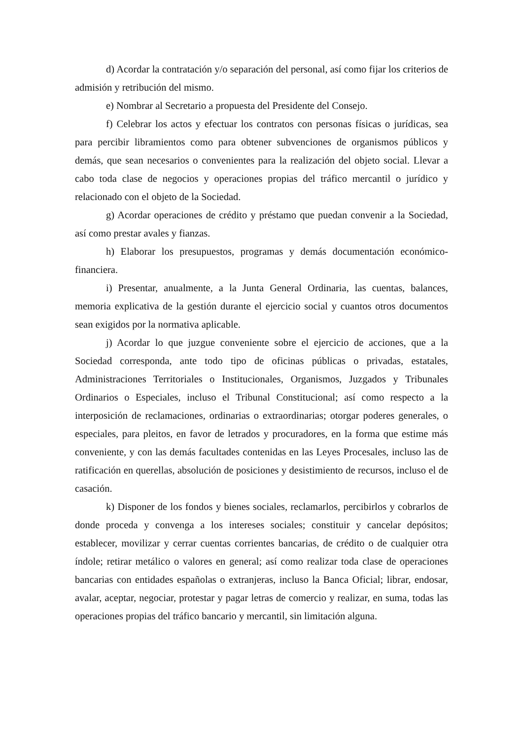d) Acordar la contratación y/o separación del personal, así como fijar los criterios de admisión y retribución del mismo.
e) Nombrar al Secretario a propuesta del Presidente del Consejo.
f) Celebrar los actos y efectuar los contratos con personas físicas o jurídicas, sea para percibir libramientos como para obtener subvenciones de organismos públicos y demás, que sean necesarios o convenientes para la realización del objeto social. Llevar a cabo toda clase de negocios y operaciones propias del tráfico mercantil o jurídico y relacionado con el objeto de la Sociedad.
g) Acordar operaciones de crédito y préstamo que puedan convenir a la Sociedad, así como prestar avales y fianzas.
h) Elaborar los presupuestos, programas y demás documentación económico-financiera.
i) Presentar, anualmente, a la Junta General Ordinaria, las cuentas, balances, memoria explicativa de la gestión durante el ejercicio social y cuantos otros documentos sean exigidos por la normativa aplicable.
j) Acordar lo que juzgue conveniente sobre el ejercicio de acciones, que a la Sociedad corresponda, ante todo tipo de oficinas públicas o privadas, estatales, Administraciones Territoriales o Institucionales, Organismos, Juzgados y Tribunales Ordinarios o Especiales, incluso el Tribunal Constitucional; así como respecto a la interposición de reclamaciones, ordinarias o extraordinarias; otorgar poderes generales, o especiales, para pleitos, en favor de letrados y procuradores, en la forma que estime más conveniente, y con las demás facultades contenidas en las Leyes Procesales, incluso las de ratificación en querellas, absolución de posiciones y desistimiento de recursos, incluso el de casación.
k) Disponer de los fondos y bienes sociales, reclamarlos, percibirlos y cobrarlos de donde proceda y convenga a los intereses sociales; constituir y cancelar depósitos; establecer, movilizar y cerrar cuentas corrientes bancarias, de crédito o de cualquier otra índole; retirar metálico o valores en general; así como realizar toda clase de operaciones bancarias con entidades españolas o extranjeras, incluso la Banca Oficial; librar, endosar, avalar, aceptar, negociar, protestar y pagar letras de comercio y realizar, en suma, todas las operaciones propias del tráfico bancario y mercantil, sin limitación alguna.